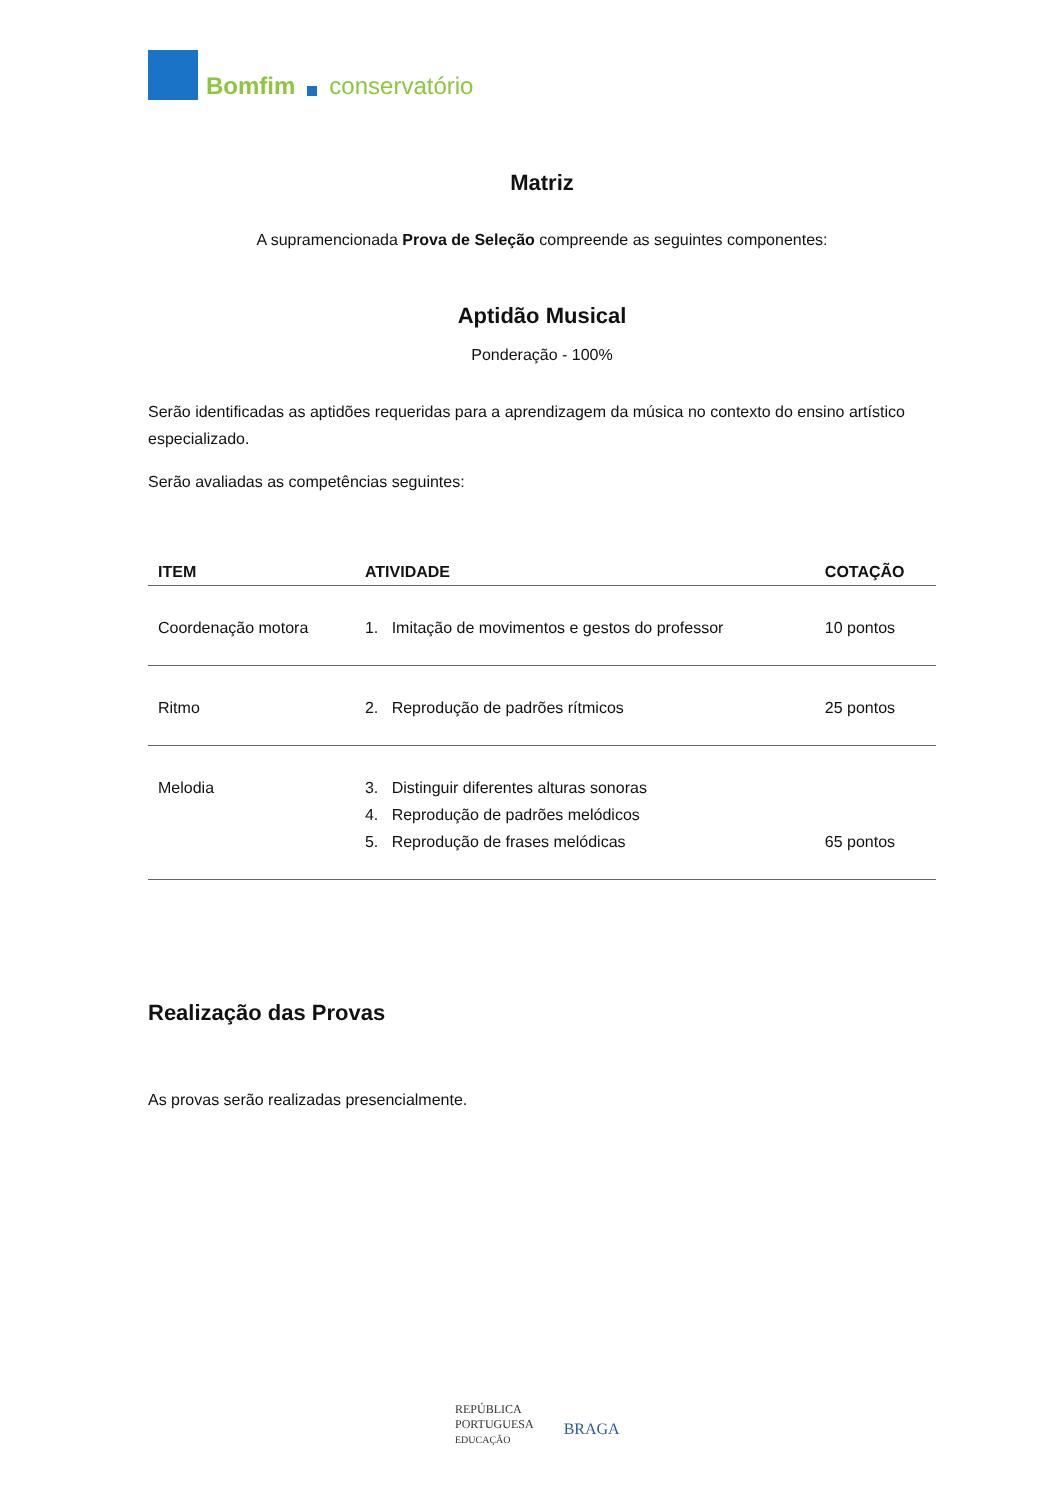Bomfim conservatório
Matriz
A supramencionada Prova de Seleção compreende as seguintes componentes:
Aptidão Musical
Ponderação - 100%
Serão identificadas as aptidões requeridas para a aprendizagem da música no contexto do ensino artístico especializado.
Serão avaliadas as competências seguintes:
| ITEM | ATIVIDADE | COTAÇÃO |
| --- | --- | --- |
| Coordenação motora | 1. Imitação de movimentos e gestos do professor | 10 pontos |
| Ritmo | 2. Reprodução de padrões rítmicos | 25 pontos |
| Melodia | 3. Distinguir diferentes alturas sonoras 4. Reprodução de padrões melódicos 5. Reprodução de frases melódicas | 65 pontos |
Realização das Provas
As provas serão realizadas presencialmente.
REPÚBLICA
PORTUGUESA
EDUCAÇÃO
BRAGA